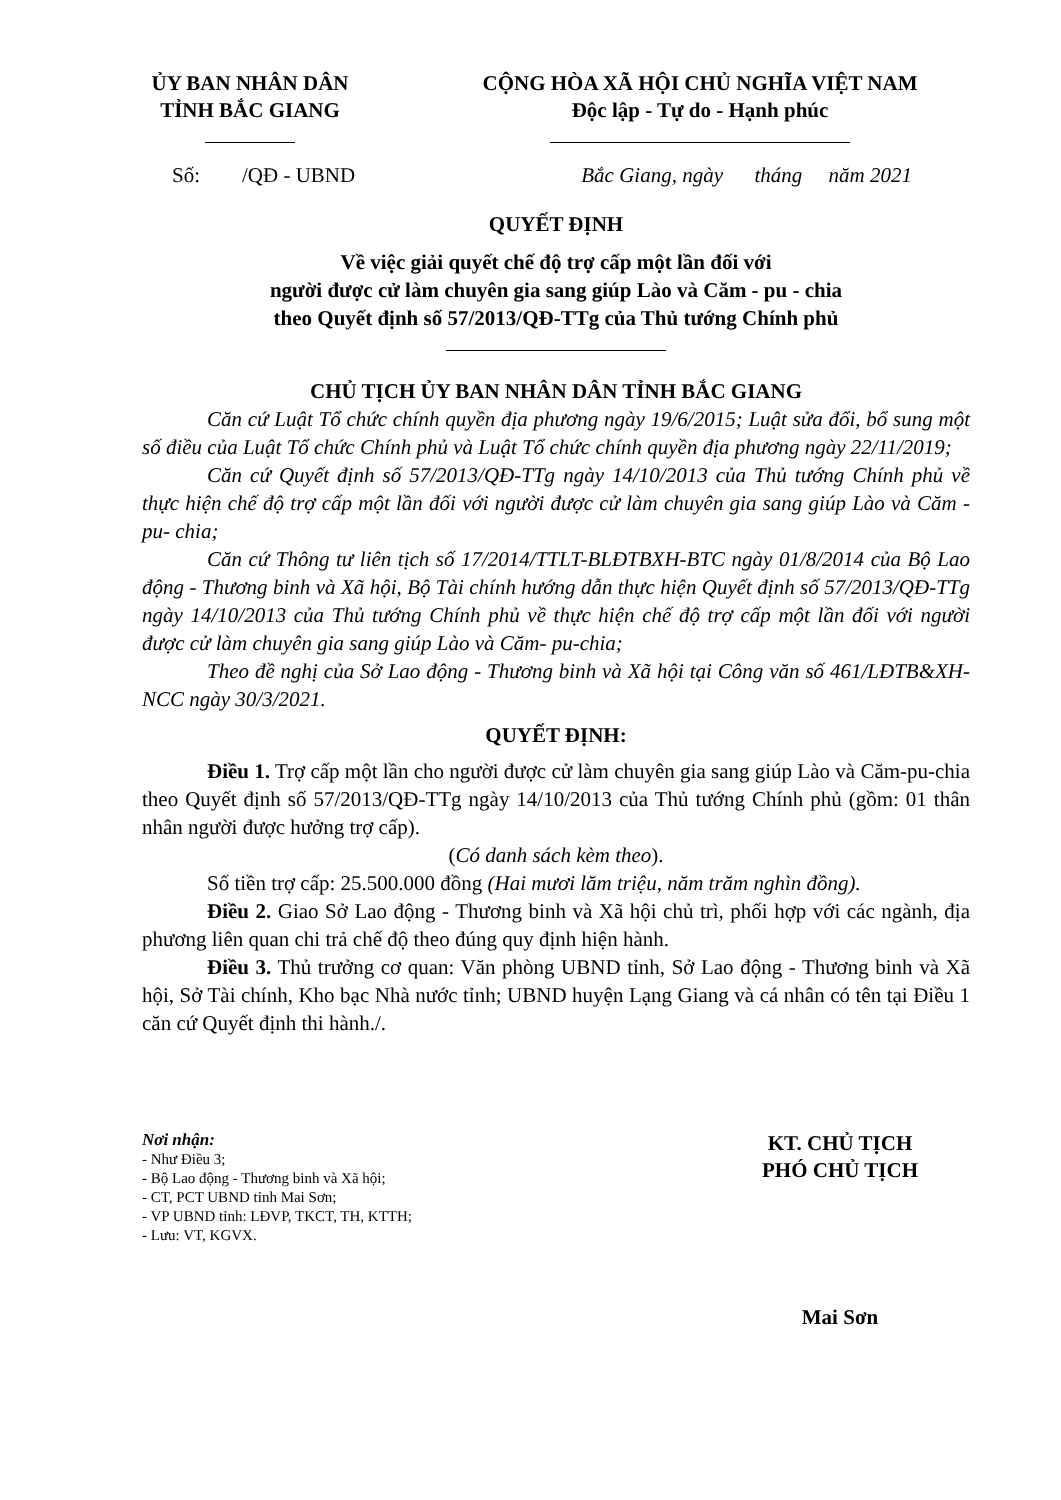ỦY BAN NHÂN DÂN
TỈNH BẮC GIANG
CỘNG HÒA XÃ HỘI CHỦ NGHĨA VIỆT NAM
Độc lập - Tự do - Hạnh phúc
Số: /QĐ - UBND Bắc Giang, ngày tháng năm 2021
QUYẾT ĐỊNH
Về việc giải quyết chế độ trợ cấp một lần đối với
người được cử làm chuyên gia sang giúp Lào và Căm - pu - chia
theo Quyết định số 57/2013/QĐ-TTg của Thủ tướng Chính phủ
CHỦ TỊCH ỦY BAN NHÂN DÂN TỈNH BẮC GIANG
Căn cứ Luật Tổ chức chính quyền địa phương ngày 19/6/2015; Luật sửa đổi, bổ sung một số điều của Luật Tổ chức Chính phủ và Luật Tổ chức chính quyền địa phương ngày 22/11/2019;
Căn cứ Quyết định số 57/2013/QĐ-TTg ngày 14/10/2013 của Thủ tướng Chính phủ về thực hiện chế độ trợ cấp một lần đối với người được cử làm chuyên gia sang giúp Lào và Căm - pu- chia;
Căn cứ Thông tư liên tịch số 17/2014/TTLT-BLĐTBXH-BTC ngày 01/8/2014 của Bộ Lao động - Thương binh và Xã hội, Bộ Tài chính hướng dẫn thực hiện Quyết định số 57/2013/QĐ-TTg ngày 14/10/2013 của Thủ tướng Chính phủ về thực hiện chế độ trợ cấp một lần đối với người được cử làm chuyên gia sang giúp Lào và Căm- pu-chia;
Theo đề nghị của Sở Lao động - Thương binh và Xã hội tại Công văn số 461/LĐTB&XH-NCC ngày 30/3/2021.
QUYẾT ĐỊNH:
Điều 1. Trợ cấp một lần cho người được cử làm chuyên gia sang giúp Lào và Căm-pu-chia theo Quyết định số 57/2013/QĐ-TTg ngày 14/10/2013 của Thủ tướng Chính phủ (gồm: 01 thân nhân người được hưởng trợ cấp).
(Có danh sách kèm theo).
Số tiền trợ cấp: 25.500.000 đồng (Hai mươi lăm triệu, năm trăm nghìn đồng).
Điều 2. Giao Sở Lao động - Thương binh và Xã hội chủ trì, phối hợp với các ngành, địa phương liên quan chi trả chế độ theo đúng quy định hiện hành.
Điều 3. Thủ trưởng cơ quan: Văn phòng UBND tỉnh, Sở Lao động - Thương binh và Xã hội, Sở Tài chính, Kho bạc Nhà nước tỉnh; UBND huyện Lạng Giang và cá nhân có tên tại Điều 1 căn cứ Quyết định thi hành./.
Nơi nhận:
- Như Điều 3;
- Bộ Lao động - Thương binh và Xã hội;
- CT, PCT UBND tỉnh Mai Sơn;
- VP UBND tỉnh: LĐVP, TKCT, TH, KTTH;
- Lưu: VT, KGVX.
KT. CHỦ TỊCH
PHÓ CHỦ TỊCH
Mai Sơn